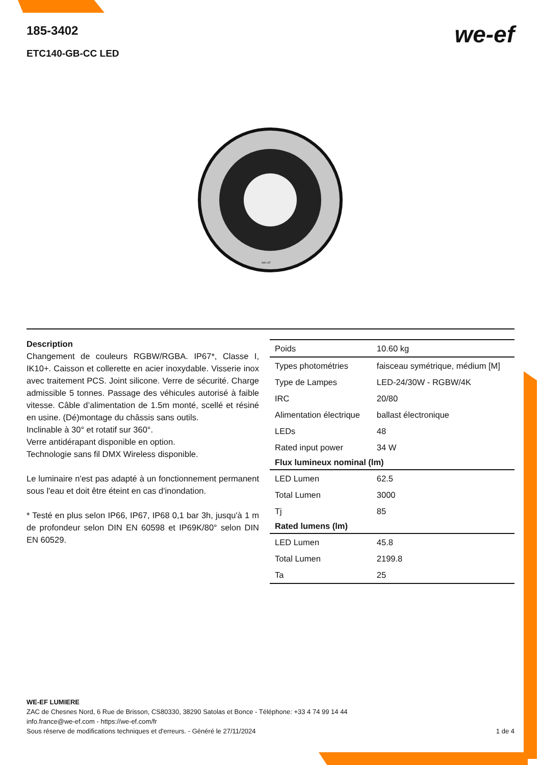185-3402
ETC140-GB-CC LED
we-ef
we-ef
Description
Changement de couleurs RGBW/RGBA. IP67*, Classe I, IK10+. Caisson et collerette en acier inoxydable. Visserie inox avec traitement PCS. Joint silicone. Verre de sécurité. Charge admissible 5 tonnes. Passage des véhicules autorisé à faible vitesse. Câble d’alimentation de 1.5m monté, scellé et résiné en usine. (Dé)montage du châssis sans outils.
Inclinable à 30° et rotatif sur 360°.
Verre antidérapant disponible en option.
Technologie sans fil DMX Wireless disponible.
Le luminaire n'est pas adapté à un fonctionnement permanent sous l'eau et doit être éteint en cas d'inondation.
* Testé en plus selon IP66, IP67, IP68 0,1 bar 3h, jusqu'à 1 m de profondeur selon DIN EN 60598 et IP69K/80° selon DIN EN 60529.
| Poids | 10.60 kg |
| Types photométries | faisceau symétrique, médium [M] |
| Type de Lampes | LED-24/30W - RGBW/4K |
| IRC | 20/80 |
| Alimentation électrique | ballast électronique |
| LEDs | 48 |
| Rated input power | 34 W |
| Flux lumineux nominal (lm) | |
| LED Lumen | 62.5 |
| Total Lumen | 3000 |
| Tj | 85 |
| Rated lumens (lm) | |
| LED Lumen | 45.8 |
| Total Lumen | 2199.8 |
| Ta | 25 |
WE-EF LUMIERE
ZAC de Chesnes Nord, 6 Rue de Brisson, CS80330, 38290 Satolas et Bonce - Téléphone: +33 4 74 99 14 44
info.france@we-ef.com - https://we-ef.com/fr
Sous réserve de modifications techniques et d'erreurs. - Généré le 27/11/2024 1 de 4